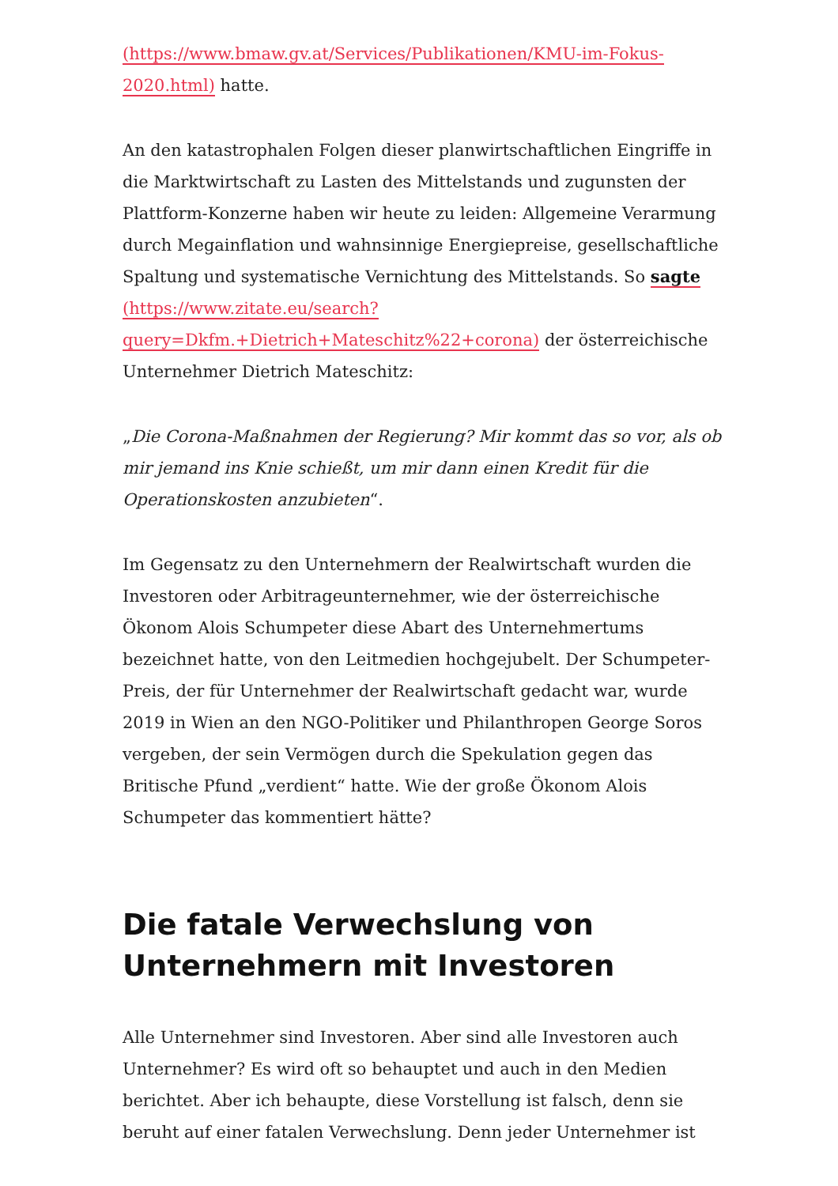(https://www.bmaw.gv.at/Services/Publikationen/KMU-im-Fokus-2020.html) hatte.
An den katastrophalen Folgen dieser planwirtschaftlichen Eingriffe in die Marktwirtschaft zu Lasten des Mittelstands und zugunsten der Plattform-Konzerne haben wir heute zu leiden: Allgemeine Verarmung durch Megainflation und wahnsinnige Energiepreise, gesellschaftliche Spaltung und systematische Vernichtung des Mittelstands. So sagte (https://www.zitate.eu/search?query=Dkfm.+Dietrich+Mateschitz%22+corona) der österreichische Unternehmer Dietrich Mateschitz:
„Die Corona-Maßnahmen der Regierung? Mir kommt das so vor, als ob mir jemand ins Knie schießt, um mir dann einen Kredit für die Operationskosten anzubieten“.
Im Gegensatz zu den Unternehmern der Realwirtschaft wurden die Investoren oder Arbitrageunternehmer, wie der österreichische Ökonom Alois Schumpeter diese Abart des Unternehmertums bezeichnet hatte, von den Leitmedien hochgejubelt. Der Schumpeter-Preis, der für Unternehmer der Realwirtschaft gedacht war, wurde 2019 in Wien an den NGO-Politiker und Philanthropen George Soros vergeben, der sein Vermögen durch die Spekulation gegen das Britische Pfund „verdient“ hatte. Wie der große Ökonom Alois Schumpeter das kommentiert hätte?
Die fatale Verwechslung von Unternehmern mit Investoren
Alle Unternehmer sind Investoren. Aber sind alle Investoren auch Unternehmer? Es wird oft so behauptet und auch in den Medien berichtet. Aber ich behaupte, diese Vorstellung ist falsch, denn sie beruht auf einer fatalen Verwechslung. Denn jeder Unternehmer ist